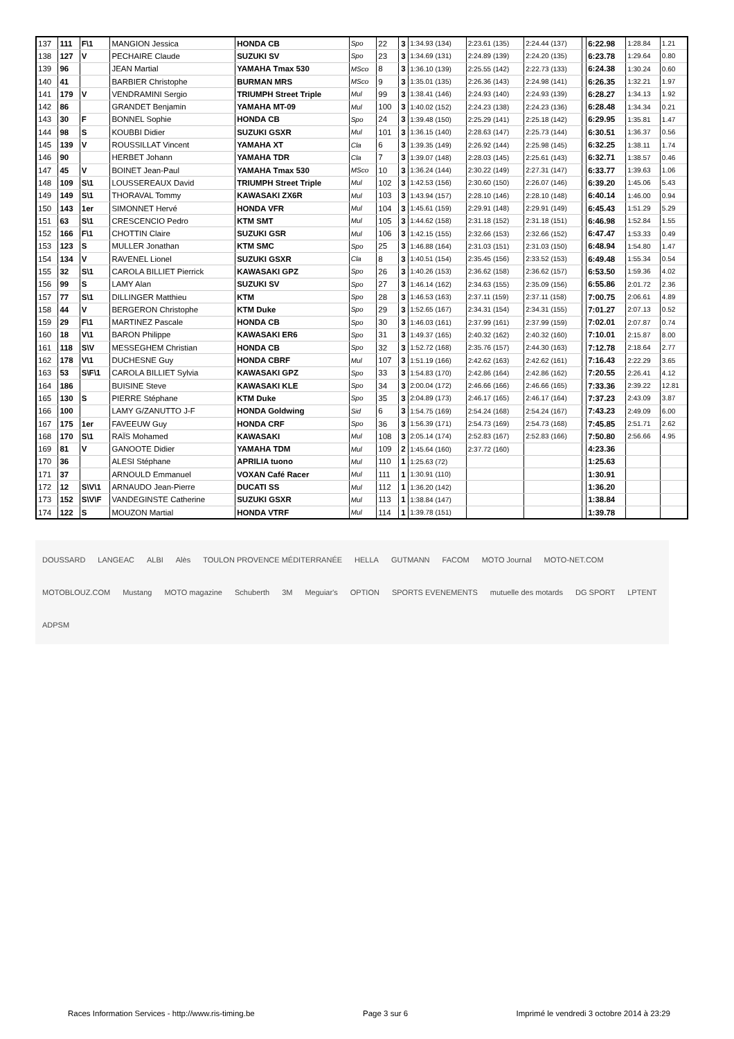| 137 | 111 | F\1 | MANGION Jessica | HONDA CB | Spo | 22 | 3 | 1:34.93 (134) | 2:23.61 (135) | 2:24.44 (137) | | 6:22.98 | 1:28.84 | 1.21 |
| 138 | 127 | V | PECHAIRE Claude | SUZUKI SV | Spo | 23 | 3 | 1:34.69 (131) | 2:24.89 (139) | 2:24.20 (135) | | 6:23.78 | 1:29.64 | 0.80 |
| 139 | 96 | | JEAN Martial | YAMAHA Tmax 530 | MSco | 8 | 3 | 1:36.10 (139) | 2:25.55 (142) | 2:22.73 (133) | | 6:24.38 | 1:30.24 | 0.60 |
| 140 | 41 | | BARBIER Christophe | BURMAN MRS | MSco | 9 | 3 | 1:35.01 (135) | 2:26.36 (143) | 2:24.98 (141) | | 6:26.35 | 1:32.21 | 1.97 |
| 141 | 179 | V | VENDRAMINI Sergio | TRIUMPH Street Triple | Mul | 99 | 3 | 1:38.41 (146) | 2:24.93 (140) | 2:24.93 (139) | | 6:28.27 | 1:34.13 | 1.92 |
| 142 | 86 | | GRANDET Benjamin | YAMAHA MT-09 | Mul | 100 | 3 | 1:40.02 (152) | 2:24.23 (138) | 2:24.23 (136) | | 6:28.48 | 1:34.34 | 0.21 |
| 143 | 30 | F | BONNEL Sophie | HONDA CB | Spo | 24 | 3 | 1:39.48 (150) | 2:25.29 (141) | 2:25.18 (142) | | 6:29.95 | 1:35.81 | 1.47 |
| 144 | 98 | S | KOUBBI Didier | SUZUKI GSXR | Mul | 101 | 3 | 1:36.15 (140) | 2:28.63 (147) | 2:25.73 (144) | | 6:30.51 | 1:36.37 | 0.56 |
| 145 | 139 | V | ROUSSILLAT Vincent | YAMAHA XT | Cla | 6 | 3 | 1:39.35 (149) | 2:26.92 (144) | 2:25.98 (145) | | 6:32.25 | 1:38.11 | 1.74 |
| 146 | 90 | | HERBET Johann | YAMAHA TDR | Cla | 7 | 3 | 1:39.07 (148) | 2:28.03 (145) | 2:25.61 (143) | | 6:32.71 | 1:38.57 | 0.46 |
| 147 | 45 | V | BOINET Jean-Paul | YAMAHA Tmax 530 | MSco | 10 | 3 | 1:36.24 (144) | 2:30.22 (149) | 2:27.31 (147) | | 6:33.77 | 1:39.63 | 1.06 |
| 148 | 109 | S\1 | LOUSSEREAUX David | TRIUMPH Street Triple | Mul | 102 | 3 | 1:42.53 (156) | 2:30.60 (150) | 2:26.07 (146) | | 6:39.20 | 1:45.06 | 5.43 |
| 149 | 149 | S\1 | THORAVAL Tommy | KAWASAKI ZX6R | Mul | 103 | 3 | 1:43.94 (157) | 2:28.10 (146) | 2:28.10 (148) | | 6:40.14 | 1:46.00 | 0.94 |
| 150 | 143 | 1er | SIMONNET Hervé | HONDA VFR | Mul | 104 | 3 | 1:45.61 (159) | 2:29.91 (148) | 2:29.91 (149) | | 6:45.43 | 1:51.29 | 5.29 |
| 151 | 63 | S\1 | CRESCENCIO Pedro | KTM SMT | Mul | 105 | 3 | 1:44.62 (158) | 2:31.18 (152) | 2:31.18 (151) | | 6:46.98 | 1:52.84 | 1.55 |
| 152 | 166 | F\1 | CHOTTIN Claire | SUZUKI GSR | Mul | 106 | 3 | 1:42.15 (155) | 2:32.66 (153) | 2:32.66 (152) | | 6:47.47 | 1:53.33 | 0.49 |
| 153 | 123 | S | MULLER Jonathan | KTM SMC | Spo | 25 | 3 | 1:46.88 (164) | 2:31.03 (151) | 2:31.03 (150) | | 6:48.94 | 1:54.80 | 1.47 |
| 154 | 134 | V | RAVENEL Lionel | SUZUKI GSXR | Cla | 8 | 3 | 1:40.51 (154) | 2:35.45 (156) | 2:33.52 (153) | | 6:49.48 | 1:55.34 | 0.54 |
| 155 | 32 | S\1 | CAROLA BILLIET Pierrick | KAWASAKI GPZ | Spo | 26 | 3 | 1:40.26 (153) | 2:36.62 (158) | 2:36.62 (157) | | 6:53.50 | 1:59.36 | 4.02 |
| 156 | 99 | S | LAMY Alan | SUZUKI SV | Spo | 27 | 3 | 1:46.14 (162) | 2:34.63 (155) | 2:35.09 (156) | | 6:55.86 | 2:01.72 | 2.36 |
| 157 | 77 | S\1 | DILLINGER Matthieu | KTM | Spo | 28 | 3 | 1:46.53 (163) | 2:37.11 (159) | 2:37.11 (158) | | 7:00.75 | 2:06.61 | 4.89 |
| 158 | 44 | V | BERGERON Christophe | KTM Duke | Spo | 29 | 3 | 1:52.65 (167) | 2:34.31 (154) | 2:34.31 (155) | | 7:01.27 | 2:07.13 | 0.52 |
| 159 | 29 | F\1 | MARTINEZ Pascale | HONDA CB | Spo | 30 | 3 | 1:46.03 (161) | 2:37.99 (161) | 2:37.99 (159) | | 7:02.01 | 2:07.87 | 0.74 |
| 160 | 18 | V\1 | BARON Philippe | KAWASAKI ER6 | Spo | 31 | 3 | 1:49.37 (165) | 2:40.32 (162) | 2:40.32 (160) | | 7:10.01 | 2:15.87 | 8.00 |
| 161 | 118 | S\V | MESSEGHEM Christian | HONDA CB | Spo | 32 | 3 | 1:52.72 (168) | 2:35.76 (157) | 2:44.30 (163) | | 7:12.78 | 2:18.64 | 2.77 |
| 162 | 178 | V\1 | DUCHESNE Guy | HONDA CBRF | Mul | 107 | 3 | 1:51.19 (166) | 2:42.62 (163) | 2:42.62 (161) | | 7:16.43 | 2:22.29 | 3.65 |
| 163 | 53 | S\F\1 | CAROLA BILLIET Sylvia | KAWASAKI GPZ | Spo | 33 | 3 | 1:54.83 (170) | 2:42.86 (164) | 2:42.86 (162) | | 7:20.55 | 2:26.41 | 4.12 |
| 164 | 186 | | BUISINE Steve | KAWASAKI KLE | Spo | 34 | 3 | 2:00.04 (172) | 2:46.66 (166) | 2:46.66 (165) | | 7:33.36 | 2:39.22 | 12.81 |
| 165 | 130 | S | PIERRE Stéphane | KTM Duke | Spo | 35 | 3 | 2:04.89 (173) | 2:46.17 (165) | 2:46.17 (164) | | 7:37.23 | 2:43.09 | 3.87 |
| 166 | 100 | | LAMY G/ZANUTTO J-F | HONDA Goldwing | Sid | 6 | 3 | 1:54.75 (169) | 2:54.24 (168) | 2:54.24 (167) | | 7:43.23 | 2:49.09 | 6.00 |
| 167 | 175 | 1er | FAVEEUW Guy | HONDA CRF | Spo | 36 | 3 | 1:56.39 (171) | 2:54.73 (169) | 2:54.73 (168) | | 7:45.85 | 2:51.71 | 2.62 |
| 168 | 170 | S\1 | RAÏS Mohamed | KAWASAKI | Mul | 108 | 3 | 2:05.14 (174) | 2:52.83 (167) | 2:52.83 (166) | | 7:50.80 | 2:56.66 | 4.95 |
| 169 | 81 | V | GANOOTE Didier | YAMAHA TDM | Mul | 109 | 2 | 1:45.64 (160) | 2:37.72 (160) | | | 4:23.36 | | |
| 170 | 36 | | ALESI Stéphane | APRILIA tuono | Mul | 110 | 1 | 1:25.63 (72) | | | | 1:25.63 | | |
| 171 | 37 | | ARNOULD Emmanuel | VOXAN Café Racer | Mul | 111 | 1 | 1:30.91 (110) | | | | 1:30.91 | | |
| 172 | 12 | S\V\1 | ARNAUDO Jean-Pierre | DUCATI SS | Mul | 112 | 1 | 1:36.20 (142) | | | | 1:36.20 | | |
| 173 | 152 | S\V\F | VANDEGINSTE Catherine | SUZUKI GSXR | Mul | 113 | 1 | 1:38.84 (147) | | | | 1:38.84 | | |
| 174 | 122 | S | MOUZON Martial | HONDA VTRF | Mul | 114 | 1 | 1:39.78 (151) | | | | 1:39.78 | | |
DOUSSARD LANGEAC ALBI Alès TOULON PROVENCE MÉDITERRANÉE HELLA GUTMANN FACOM MOTO Journal MOTO-NET.COM MOTOBLOUZ.COM Mustang MOTO magazine Schuberth 3M Meguiar's OPTION SPORTS EVENEMENTS mutuelle des motards DG SPORT LPTENT ADPSM
Races Information Services - http://www.ris-timing.be Page 3 sur 6 Imprimé le vendredi 3 octobre 2014 à 23:29